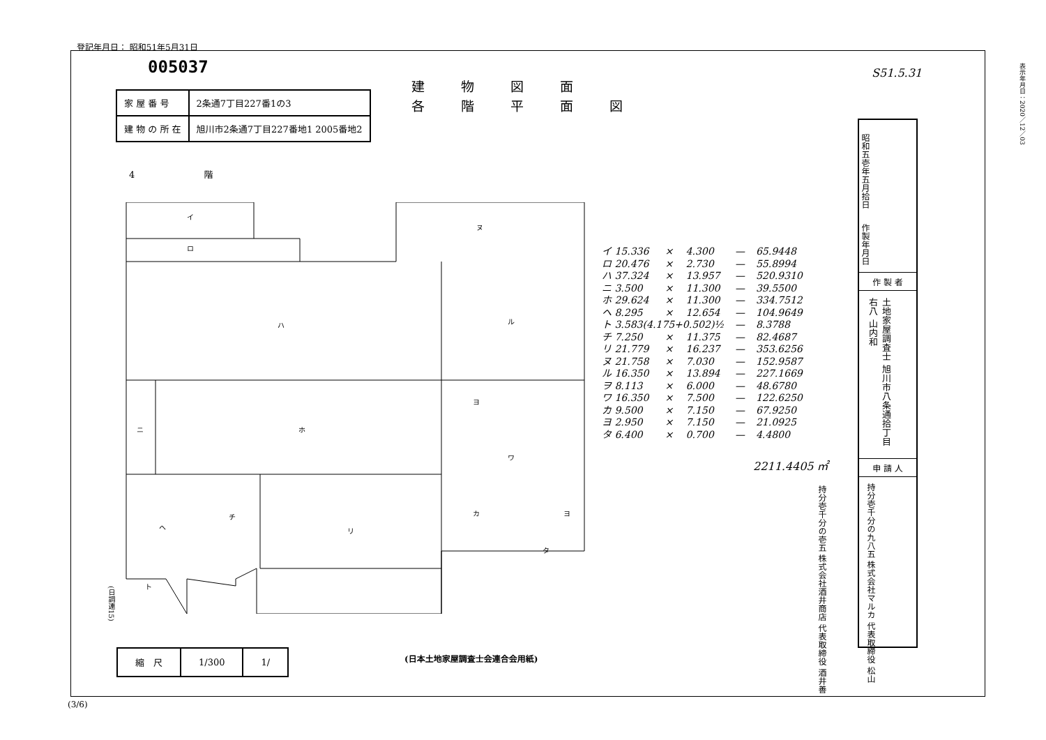登記年月日： 昭和51年5月31日
表示年月日：2020／12／03
005037 S51.5.31
建物図面
各階平面図
| 家 屋 番 号 | 2条通7丁目227番1の3 |
| 建 物 の 所 在 | 旭川市2条通7丁目227番地1 2005番地2 |
4 　　　　　　　 階
イ
ロ
ハ
ヌ
ル
ニ
ホ
ヨ
ワ
カ
ヨ
ヘ
チ
リ
ト
タ
| イ 15.336 | × | 4.300 | — | 65.9448 |
| ロ 20.476 | × | 2.730 | — | 55.8994 |
| ハ 37.324 | × | 13.957 | — | 520.9310 |
| ニ 3.500 | × | 11.300 | — | 39.5500 |
| ホ 29.624 | × | 11.300 | — | 334.7512 |
| ヘ 8.295 | × | 12.654 | — | 104.9649 |
| ト 3.583(4.175+0.502)½ | | | — | 8.3788 |
| チ 7.250 | × | 11.375 | — | 82.4687 |
| リ 21.779 | × | 16.237 | — | 353.6256 |
| ヌ 21.758 | × | 7.030 | — | 152.9587 |
| ル 16.350 | × | 13.894 | — | 227.1669 |
| ヲ 8.113 | × | 6.000 | — | 48.6780 |
| ワ 16.350 | × | 7.500 | — | 122.6250 |
| カ 9.500 | × | 7.150 | — | 67.9250 |
| ヨ 2.950 | × | 7.150 | — | 21.0925 |
| タ 6.400 | × | 0.700 | — | 4.4800 |
2211.4405 ㎡
昭和五壱年五月拾日 作製年月日
作 製 者
土地家屋調査士 旭川市八条通拾丁目右八 山内和
申 請 人
持分壱千分の九八五 株式会社マルカ 代表取締役 松山
持分壱千分の壱五 株式会社酒井商店 代表取締役 酒井善
(日調連15)
| 縮 尺 | 1/300 | 1/ |
(日本土地家屋調査士会連合会用紙)
(3/6)